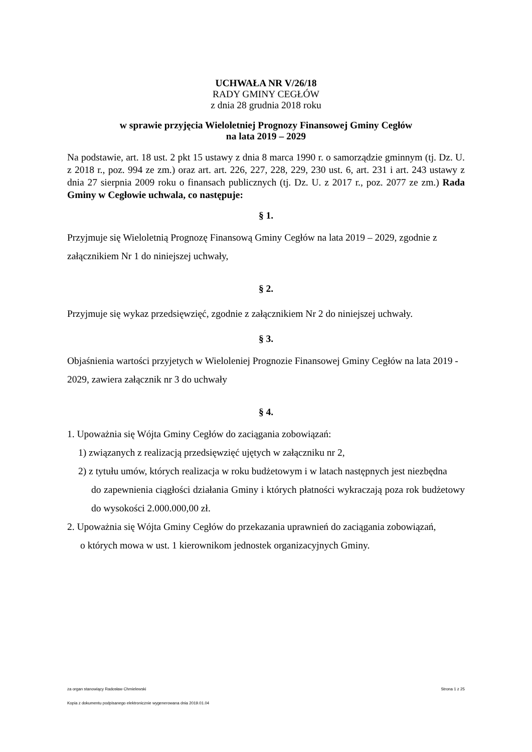UCHWAŁA NR V/26/18
RADY GMINY CEGŁÓW
z dnia 28 grudnia 2018 roku
w sprawie przyjęcia Wieloletniej Prognozy Finansowej Gminy Cegłów
na lata 2019 – 2029
Na podstawie, art. 18 ust. 2 pkt 15 ustawy z dnia 8 marca 1990 r. o samorządzie gminnym (tj. Dz. U. z 2018 r., poz. 994 ze zm.) oraz art. art. 226, 227, 228, 229, 230 ust. 6, art. 231 i art. 243 ustawy z dnia 27 sierpnia 2009 roku o finansach publicznych (tj. Dz. U. z 2017 r., poz. 2077 ze zm.) Rada Gminy w Cegłowie uchwala, co następuje:
§ 1.
Przyjmuje się Wieloletnią Prognozę Finansową Gminy Cegłów na lata 2019 – 2029, zgodnie z załącznikiem Nr 1 do niniejszej uchwały,
§ 2.
Przyjmuje się wykaz przedsięwzięć, zgodnie z załącznikiem Nr 2 do niniejszej uchwały.
§ 3.
Objaśnienia wartości przyjetych w Wieloleniej Prognozie Finansowej Gminy Cegłów na lata 2019 - 2029, zawiera załącznik nr 3 do uchwały
§ 4.
1. Upoważnia się Wójta Gminy Cegłów do zaciągania zobowiązań:
1) związanych z realizacją przedsięwzięć ujętych w załączniku nr 2,
2) z tytułu umów, których realizacja w roku budżetowym i w latach następnych jest niezbędna
do zapewnienia ciągłości działania Gminy i których płatności wykraczają poza rok budżetowy do wysokości 2.000.000,00 zł.
2. Upoważnia się Wójta Gminy Cegłów do przekazania uprawnień do zaciągania zobowiązań,
o których mowa w ust. 1 kierownikom jednostek organizacyjnych Gminy.
za organ stanowiący Radosław Chmielewski Strona 1 z 25
Kopia z dokumentu podpisanego elektronicznie wygenerowana dnia 2019.01.04